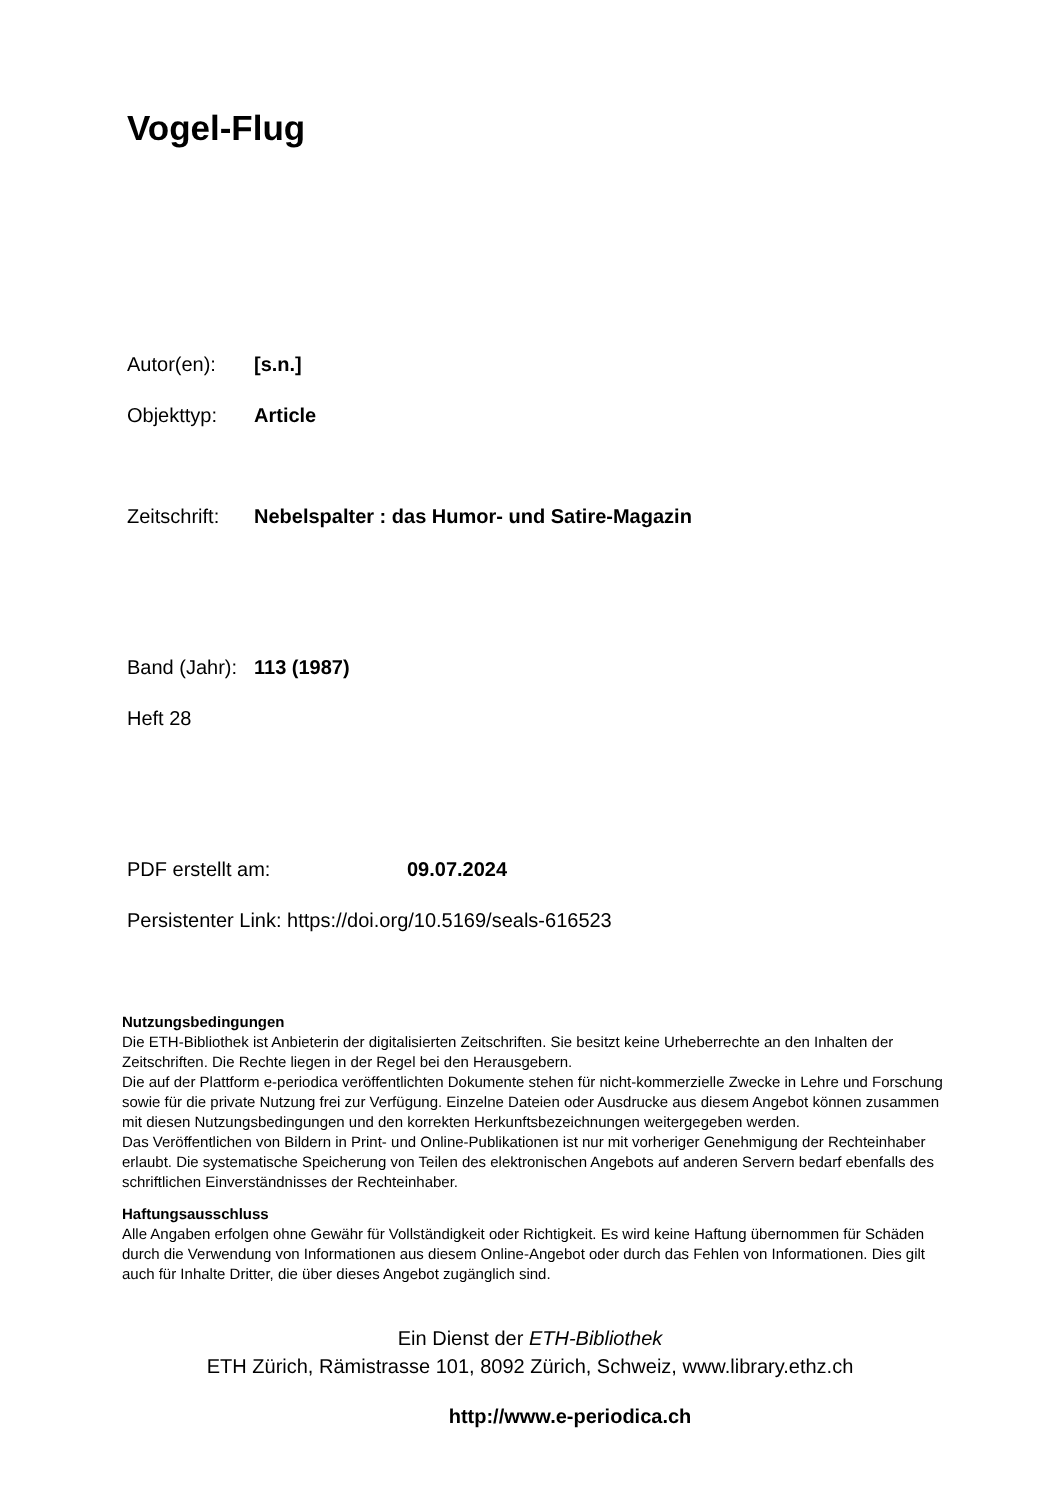Vogel-Flug
Autor(en): [s.n.]
Objekttyp: Article
Zeitschrift: Nebelspalter : das Humor- und Satire-Magazin
Band (Jahr): 113 (1987)
Heft 28
PDF erstellt am: 09.07.2024
Persistenter Link: https://doi.org/10.5169/seals-616523
Nutzungsbedingungen
Die ETH-Bibliothek ist Anbieterin der digitalisierten Zeitschriften. Sie besitzt keine Urheberrechte an den Inhalten der Zeitschriften. Die Rechte liegen in der Regel bei den Herausgebern.
Die auf der Plattform e-periodica veröffentlichten Dokumente stehen für nicht-kommerzielle Zwecke in Lehre und Forschung sowie für die private Nutzung frei zur Verfügung. Einzelne Dateien oder Ausdrucke aus diesem Angebot können zusammen mit diesen Nutzungsbedingungen und den korrekten Herkunftsbezeichnungen weitergegeben werden.
Das Veröffentlichen von Bildern in Print- und Online-Publikationen ist nur mit vorheriger Genehmigung der Rechteinhaber erlaubt. Die systematische Speicherung von Teilen des elektronischen Angebots auf anderen Servern bedarf ebenfalls des schriftlichen Einverständnisses der Rechteinhaber.
Haftungsausschluss
Alle Angaben erfolgen ohne Gewähr für Vollständigkeit oder Richtigkeit. Es wird keine Haftung übernommen für Schäden durch die Verwendung von Informationen aus diesem Online-Angebot oder durch das Fehlen von Informationen. Dies gilt auch für Inhalte Dritter, die über dieses Angebot zugänglich sind.
Ein Dienst der ETH-Bibliothek
ETH Zürich, Rämistrasse 101, 8092 Zürich, Schweiz, www.library.ethz.ch
http://www.e-periodica.ch